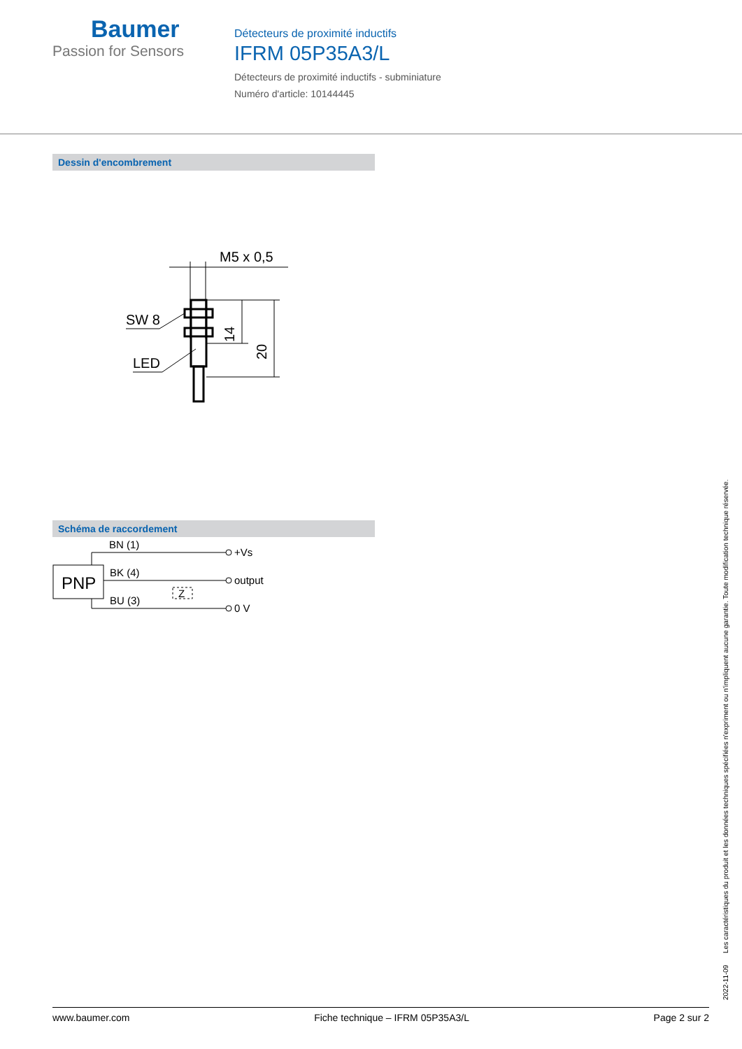Baumer
Passion for Sensors
Détecteurs de proximité inductifs
IFRM 05P35A3/L
Détecteurs de proximité inductifs - subminiature
Numéro d'article: 10144445
Dessin d'encombrement
M5 x 0,5
SW 8
LED
14
20
Schéma de raccordement
PNP
BN (1)
+Vs
BK (4)
output
BU (3)
0 V
Z
2022-11-09 Les caractéristiques du produit et les données techniques spécifiées n'expriment ou n'impliquent aucune garantie. Toute modification technique réservée.
www.baumer.com Fiche technique – IFRM 05P35A3/L Page 2 sur 2